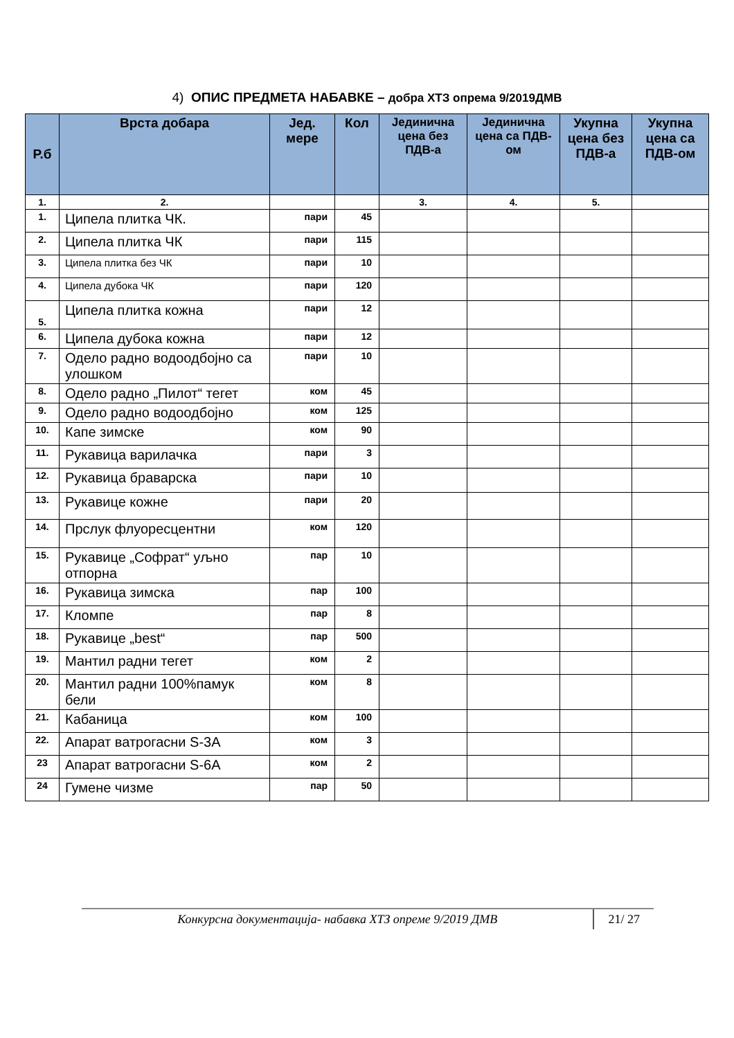4) ОПИС ПРЕДМЕТА НАБАВКЕ – добра ХТЗ опрема 9/2019ДМВ
| Р.б | Врста добара | Јед. мере | Кол | Јединична цена без ПДВ-а | Јединична цена са ПДВ-ом | Укупна цена без ПДВ-а | Укупна цена са ПДВ-ом |
| --- | --- | --- | --- | --- | --- | --- | --- |
| 1. | 2. | | | 3. | 4. | 5. | |
| 1. | Ципела плитка ЧК. | пари | 45 | | | | |
| 2. | Ципела плитка ЧК | пари | 115 | | | | |
| 3. | Ципела плитка без ЧК | пари | 10 | | | | |
| 4. | Ципела дубока ЧК | пари | 120 | | | | |
| 5. | Ципела плитка кожна | пари | 12 | | | | |
| 6. | Ципела дубока кожна | пари | 12 | | | | |
| 7. | Одело радно водоодбојно са улошком | пари | 10 | | | | |
| 8. | Одело радно „Пилот“ тегет | ком | 45 | | | | |
| 9. | Одело радно водоодбојно | ком | 125 | | | | |
| 10. | Капе зимске | ком | 90 | | | | |
| 11. | Рукавица варилачка | пари | 3 | | | | |
| 12. | Рукавица браварска | пари | 10 | | | | |
| 13. | Рукавице кожне | пари | 20 | | | | |
| 14. | Прслук флуоресцентни | ком | 120 | | | | |
| 15. | Рукавице „Софрат“ уљно отпорна | пар | 10 | | | | |
| 16. | Рукавица зимска | пар | 100 | | | | |
| 17. | Кломпе | пар | 8 | | | | |
| 18. | Рукавице „best“ | пар | 500 | | | | |
| 19. | Мантил радни тегет | ком | 2 | | | | |
| 20. | Мантил радни 100%памук бели | ком | 8 | | | | |
| 21. | Кабаница | ком | 100 | | | | |
| 22. | Апарат ватрогасни S-3A | ком | 3 | | | | |
| 23 | Апарат ватрогасни S-6A | ком | 2 | | | | |
| 24 | Гумене чизме | пар | 50 | | | | |
Конкурсна документација- набавка ХТЗ опреме 9/2019 ДМВ
21/ 27